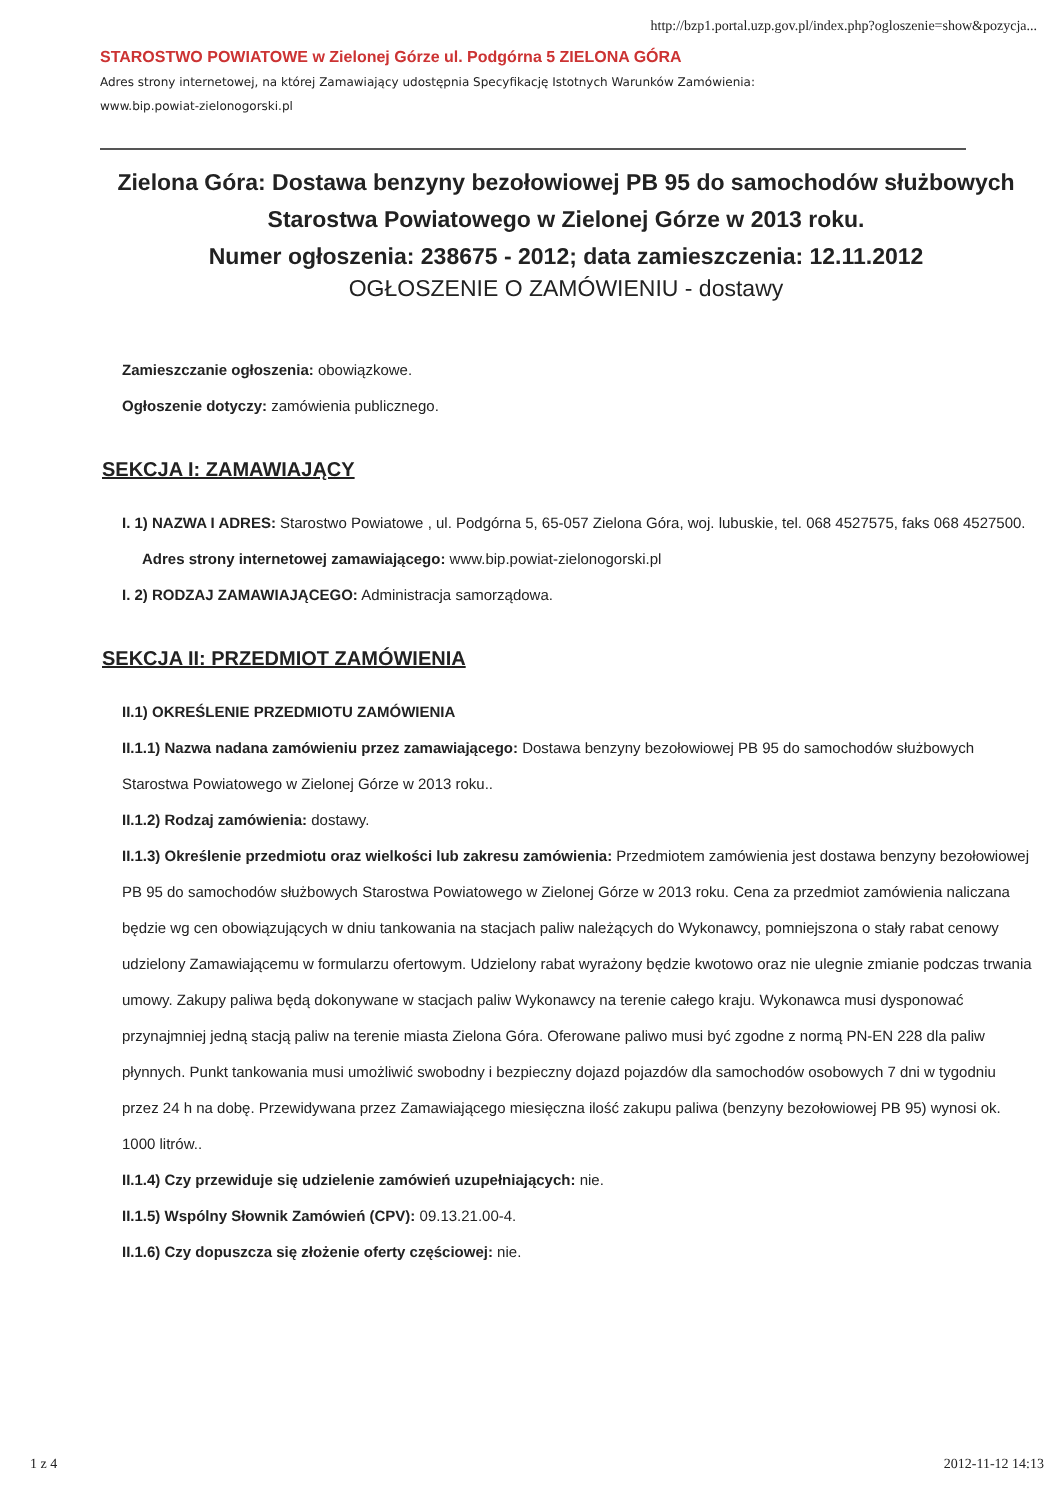http://bzp1.portal.uzp.gov.pl/index.php?ogloszenie=show&pozycja...
STAROSTWO POWIATOWE w Zielonej Górze ul. Podgórna 5 ZIELONA GÓRA
Adres strony internetowej, na której Zamawiający udostępnia Specyfikację Istotnych Warunków Zamówienia:
www.bip.powiat-zielonogorski.pl
Zielona Góra: Dostawa benzyny bezołowiowej PB 95 do samochodów służbowych Starostwa Powiatowego w Zielonej Górze w 2013 roku.
Numer ogłoszenia: 238675 - 2012; data zamieszczenia: 12.11.2012
OGŁOSZENIE O ZAMÓWIENIU - dostawy
Zamieszczanie ogłoszenia: obowiązkowe.
Ogłoszenie dotyczy: zamówienia publicznego.
SEKCJA I: ZAMAWIAJĄCY
I. 1) NAZWA I ADRES: Starostwo Powiatowe , ul. Podgórna 5, 65-057 Zielona Góra, woj. lubuskie, tel. 068 4527575, faks 068 4527500.
Adres strony internetowej zamawiającego: www.bip.powiat-zielonogorski.pl
I. 2) RODZAJ ZAMAWIAJĄCEGO: Administracja samorządowa.
SEKCJA II: PRZEDMIOT ZAMÓWIENIA
II.1) OKREŚLENIE PRZEDMIOTU ZAMÓWIENIA
II.1.1) Nazwa nadana zamówieniu przez zamawiającego: Dostawa benzyny bezołowiowej PB 95 do samochodów służbowych Starostwa Powiatowego w Zielonej Górze w 2013 roku..
II.1.2) Rodzaj zamówienia: dostawy.
II.1.3) Określenie przedmiotu oraz wielkości lub zakresu zamówienia: Przedmiotem zamówienia jest dostawa benzyny bezołowiowej PB 95 do samochodów służbowych Starostwa Powiatowego w Zielonej Górze w 2013 roku. Cena za przedmiot zamówienia naliczana będzie wg cen obowiązujących w dniu tankowania na stacjach paliw należących do Wykonawcy, pomniejszona o stały rabat cenowy udzielony Zamawiającemu w formularzu ofertowym. Udzielony rabat wyrażony będzie kwotowo oraz nie ulegnie zmianie podczas trwania umowy. Zakupy paliwa będą dokonywane w stacjach paliw Wykonawcy na terenie całego kraju. Wykonawca musi dysponować przynajmniej jedną stacją paliw na terenie miasta Zielona Góra. Oferowane paliwo musi być zgodne z normą PN-EN 228 dla paliw płynnych. Punkt tankowania musi umożliwić swobodny i bezpieczny dojazd pojazdów dla samochodów osobowych 7 dni w tygodniu przez 24 h na dobę. Przewidywana przez Zamawiającego miesięczna ilość zakupu paliwa (benzyny bezołowiowej PB 95) wynosi ok. 1000 litrów..
II.1.4) Czy przewiduje się udzielenie zamówień uzupełniających: nie.
II.1.5) Wspólny Słownik Zamówień (CPV): 09.13.21.00-4.
II.1.6) Czy dopuszcza się złożenie oferty częściowej: nie.
1 z 4 2012-11-12 14:13